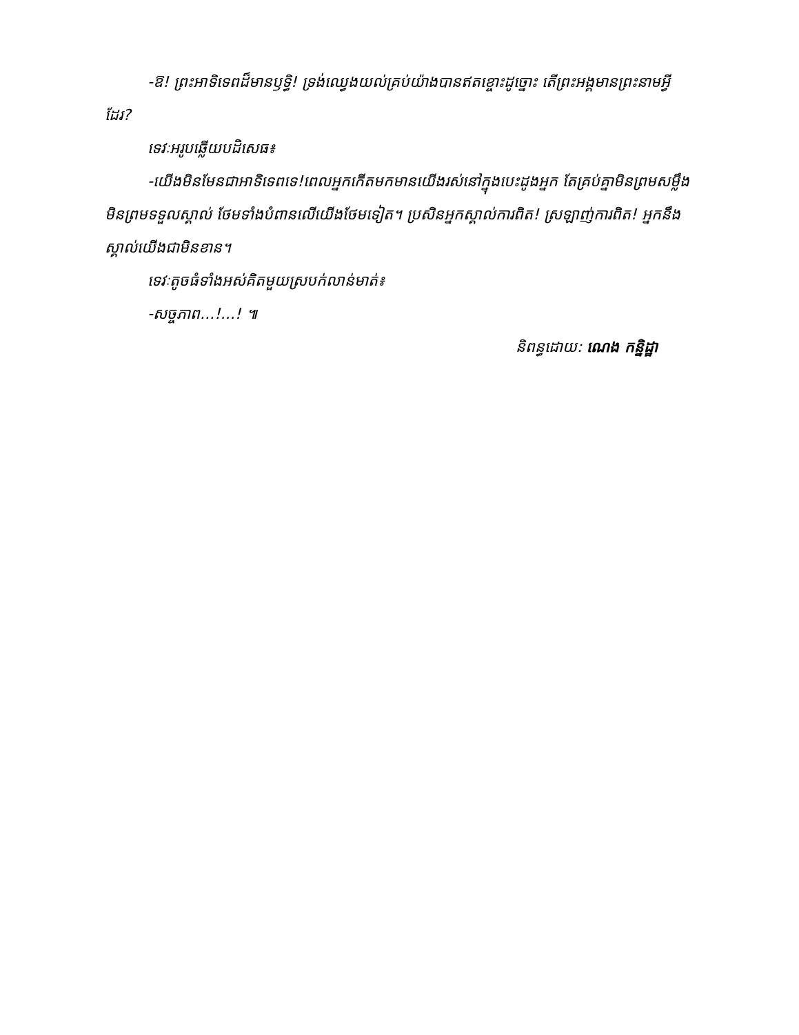-ឱ! ព្រះអាទិទេពដ៏មានឫទ្ធិ! ទ្រង់ឈ្វេងយល់គ្រប់យ៉ាងបានឥតខ្ចោះដូច្នោះ តើព្រះអង្គមានព្រះនាមអ្វីដែរ?
ទេវៈអរូបឆ្លើយបដិសេធ៖
-យើងមិនមែនជាអាទិទេពទេ!ពេលអ្នកកើតមកមានយើងរស់នៅក្នុងបេះដូងអ្នក តែគ្រប់គ្នាមិនព្រមសម្លឹង មិនព្រមទទួលស្គាល់ ថែមទាំងបំពានលើយើងថែមទៀត។ ប្រសិនអ្នកស្គាល់ការពិត! ស្រឡាញ់ការពិត! អ្នកនឹងស្គាល់យើងជាមិនខាន។
ទេវៈតូចធំទាំងអស់គិតមួយស្របក់លាន់មាត់៖
-សច្ចភាព...!...! ៕
និពន្ធដោយ: ណេង កន្និដ្ឋា